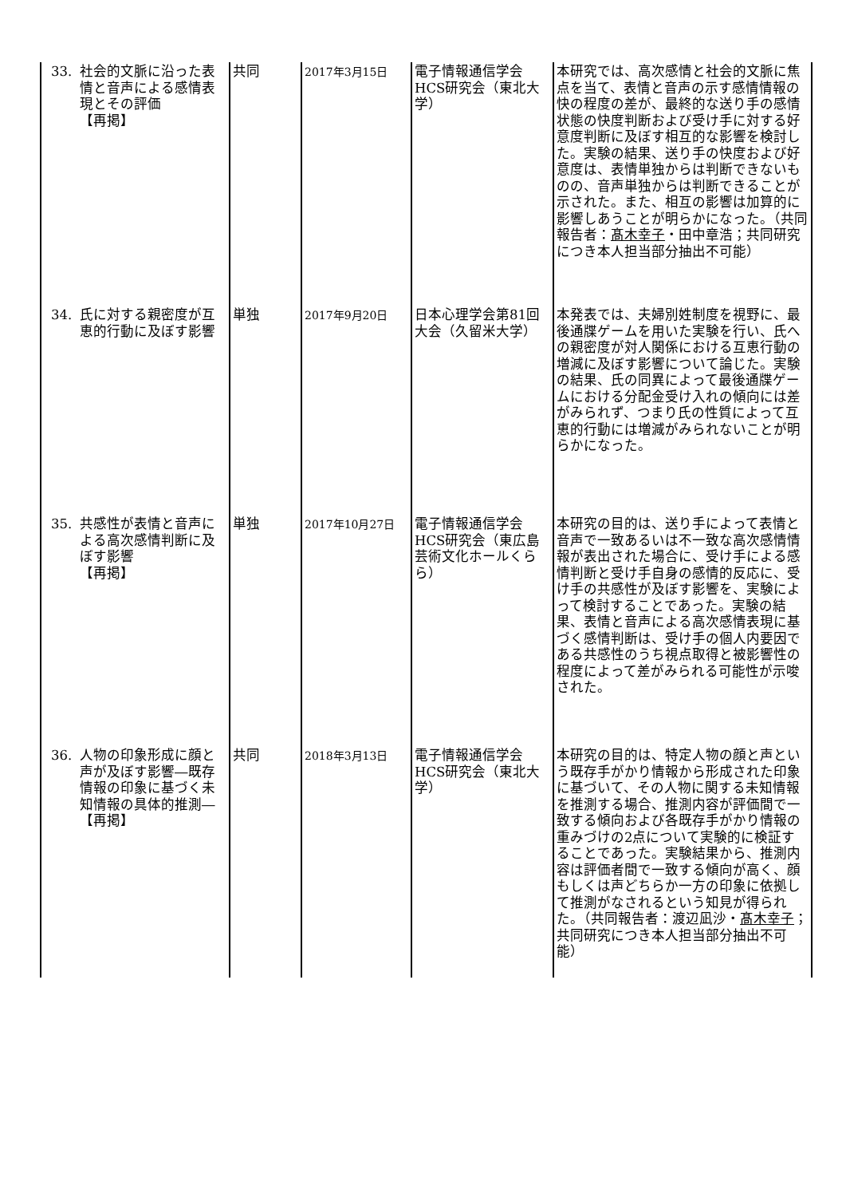| 33. 社会的文脈に沿った表情と音声による感情表現とその評価 【再掲】 | 共同 | 2017年3月15日 | 電子情報通信学会HCS研究会（東北大学） | 本研究では、高次感情と社会的文脈に焦点を当て、表情と音声の示す感情情報の快の程度の差が、最終的な送り手の感情状態の快度判断および受け手に対する好意度判断に及ぼす相互的な影響を検討した。実験の結果、送り手の快度および好意度は、表情単独からは判断できないものの、音声単独からは判断できることが示された。また、相互の影響は加算的に影響しあうことが明らかになった。（共同報告者： 髙木幸子 ・田中章浩；共同研究につき本人担当部分抽出不可能） |
| 34. 氏に対する親密度が互恵的行動に及ぼす影響 | 単独 | 2017年9月20日 | 日本心理学会第81回大会（久留米大学） | 本発表では、夫婦別姓制度を視野に、最後通牒ゲームを用いた実験を行い、氏への親密度が対人関係における互恵行動の増減に及ぼす影響について論じた。実験の結果、氏の同異によって最後通牒ゲームにおける分配金受け入れの傾向には差がみられず、つまり氏の性質によって互恵的行動には増減がみられないことが明らかになった。 |
| 35. 共感性が表情と音声による高次感情判断に及ぼす影響 【再掲】 | 単独 | 2017年10月27日 | 電子情報通信学会HCS研究会（東広島芸術文化ホールくらら） | 本研究の目的は、送り手によって表情と音声で一致あるいは不一致な高次感情情報が表出された場合に、受け手による感情判断と受け手自身の感情的反応に、受け手の共感性が及ぼす影響を、実験によって検討することであった。実験の結果、表情と音声による高次感情表現に基づく感情判断は、受け手の個人内要因である共感性のうち視点取得と被影響性の程度によって差がみられる可能性が示唆された。 |
| 36. 人物の印象形成に顔と声が及ぼす影響―既存情報の印象に基づく未知情報の具体的推測― 【再掲】 | 共同 | 2018年3月13日 | 電子情報通信学会HCS研究会（東北大学） | 本研究の目的は、特定人物の顔と声という既存手がかり情報から形成された印象に基づいて、その人物に関する未知情報を推測する場合、推測内容が評価間で一致する傾向および各既存手がかり情報の重みづけの2点について実験的に検証することであった。実験結果から、推測内容は評価者間で一致する傾向が高く、顔もしくは声どちらか一方の印象に依拠して推測がなされるという知見が得られた。（共同報告者：渡辺凪沙・ 髙木幸子 ；共同研究につき本人担当部分抽出不可能） |